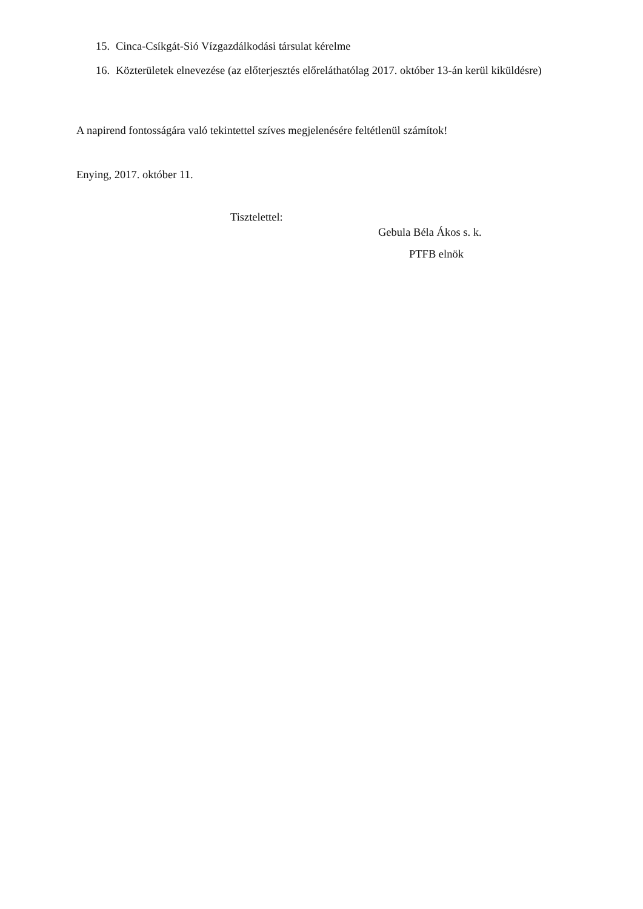15. Cinca-Csíkgát-Sió Vízgazdálkodási társulat kérelme
16. Közterületek elnevezése (az előterjesztés előreláthatólag 2017. október 13-án kerül kiküldésre)
A napirend fontosságára való tekintettel szíves megjelenésére feltétlenül számítok!
Enying, 2017. október 11.
Tisztelettel:
Gebula Béla Ákos s. k.
PTFB elnök